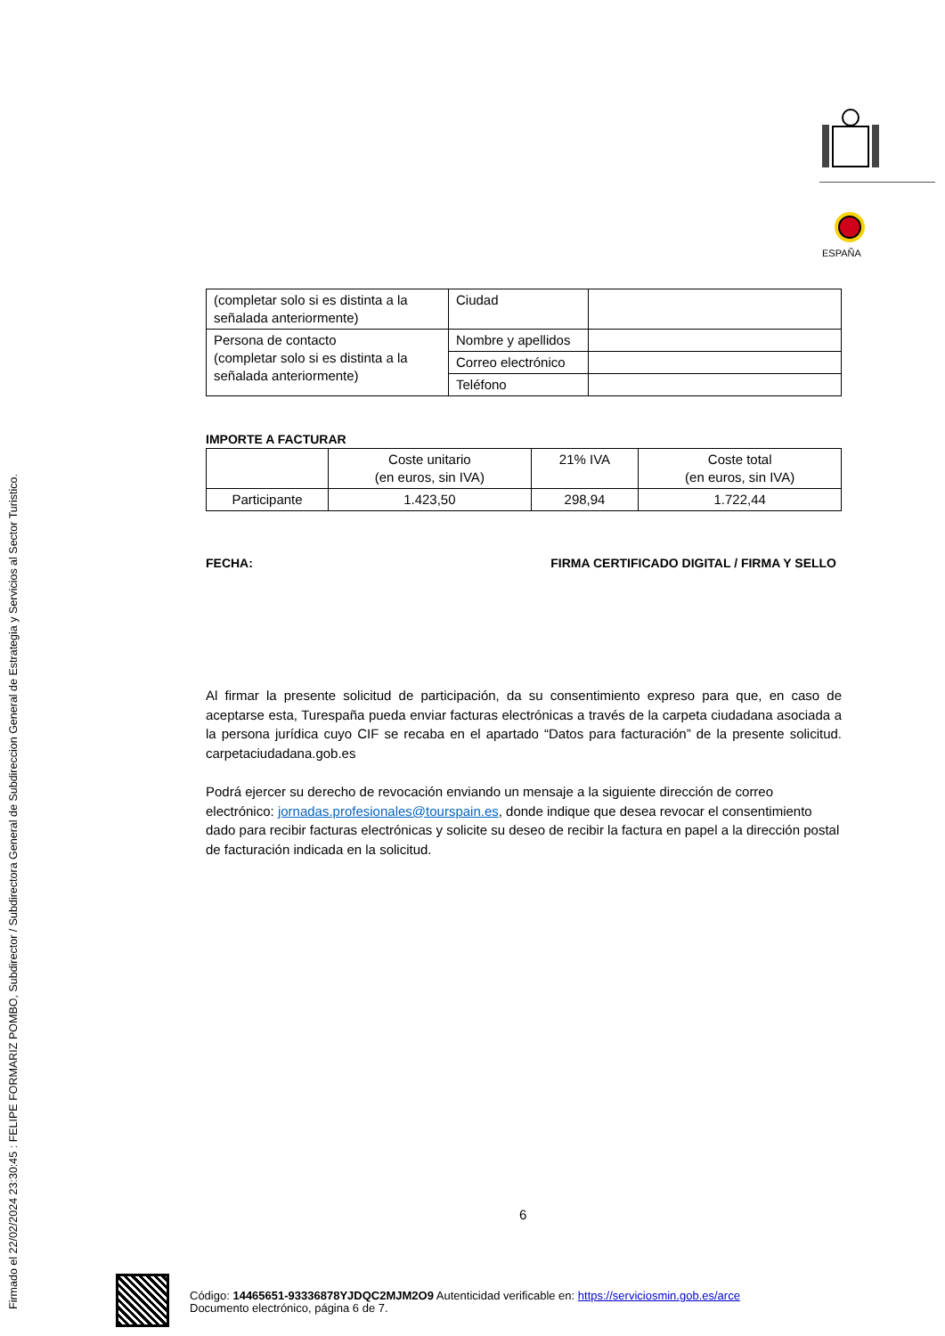Firmado el 22/02/2024 23:30:45 : FELIPE FORMARIZ POMBO, Subdirector / Subdirectora General de Subdireccion General de Estrategia y Servicios al Sector Turistico.
ESPAÑA
| (completar solo si es distinta a la señalada anteriormente) | Ciudad | |
| Persona de contacto (completar solo si es distinta a la señalada anteriormente) | Nombre y apellidos | |
| | Correo electrónico | |
| | Teléfono | |
IMPORTE A FACTURAR
| | Coste unitario (en euros, sin IVA) | 21% IVA | Coste total (en euros, sin IVA) |
| Participante | 1.423,50 | 298,94 | 1.722,44 |
FECHA: FIRMA CERTIFICADO DIGITAL / FIRMA Y SELLO
Al firmar la presente solicitud de participación, da su consentimiento expreso para que, en caso de aceptarse esta, Turespaña pueda enviar facturas electrónicas a través de la carpeta ciudadana asociada a la persona jurídica cuyo CIF se recaba en el apartado “Datos para facturación” de la presente solicitud. carpetaciudadana.gob.es
Podrá ejercer su derecho de revocación enviando un mensaje a la siguiente dirección de correo electrónico: jornadas.profesionales@tourspain.es, donde indique que desea revocar el consentimiento dado para recibir facturas electrónicas y solicite su deseo de recibir la factura en papel a la dirección postal de facturación indicada en la solicitud.
6
Código: 14465651-93336878YJDQC2MJM2O9 Autenticidad verificable en: https://serviciosmin.gob.es/arce
Documento electrónico, página 6 de 7.